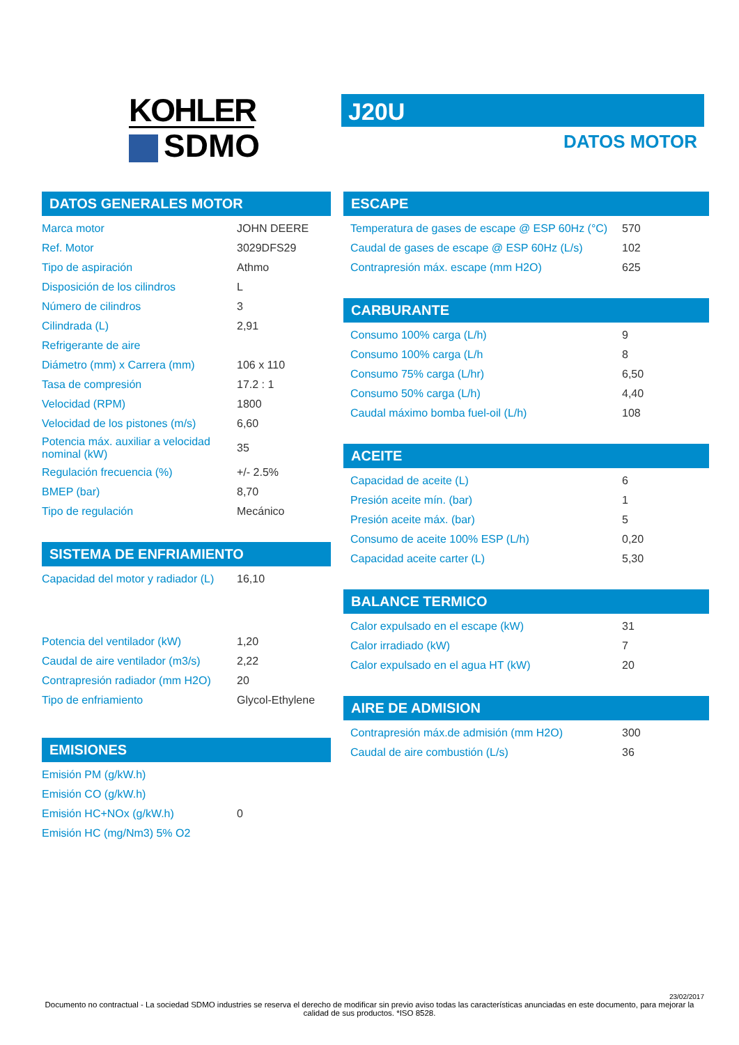KOHLER
SDMO
J20U
DATOS MOTOR
DATOS GENERALES MOTOR
| Marca motor | JOHN DEERE |
| Ref. Motor | 3029DFS29 |
| Tipo de aspiración | Athmo |
| Disposición de los cilindros | L |
| Número de cilindros | 3 |
| Cilindrada (L) | 2,91 |
| Refrigerante de aire | |
| Diámetro (mm) x Carrera (mm) | 106 x 110 |
| Tasa de compresión | 17.2 : 1 |
| Velocidad (RPM) | 1800 |
| Velocidad de los pistones (m/s) | 6,60 |
| Potencia máx. auxiliar a velocidad nominal (kW) | 35 |
| Regulación frecuencia (%) | +/- 2.5% |
| BMEP (bar) | 8,70 |
| Tipo de regulación | Mecánico |
SISTEMA DE ENFRIAMIENTO
| Capacidad del motor y radiador (L) | 16,10 |
| Potencia del ventilador (kW) | 1,20 |
| Caudal de aire ventilador (m3/s) | 2,22 |
| Contrapresión radiador (mm H2O) | 20 |
| Tipo de enfriamiento | Glycol-Ethylene |
EMISIONES
| Emisión PM (g/kW.h) | |
| Emisión CO (g/kW.h) | |
| Emisión HC+NOx (g/kW.h) | 0 |
| Emisión HC (mg/Nm3) 5% O2 | |
ESCAPE
| Temperatura de gases de escape @ ESP 60Hz (°C) | 570 |
| Caudal de gases de escape @ ESP 60Hz (L/s) | 102 |
| Contrapresión máx. escape (mm H2O) | 625 |
CARBURANTE
| Consumo 100% carga (L/h) | 9 |
| Consumo 100% carga (L/h | 8 |
| Consumo 75% carga (L/hr) | 6,50 |
| Consumo 50% carga (L/h) | 4,40 |
| Caudal máximo bomba fuel-oil (L/h) | 108 |
ACEITE
| Capacidad de aceite (L) | 6 |
| Presión aceite mín. (bar) | 1 |
| Presión aceite máx. (bar) | 5 |
| Consumo de aceite 100% ESP (L/h) | 0,20 |
| Capacidad aceite carter (L) | 5,30 |
BALANCE TERMICO
| Calor expulsado en el escape (kW) | 31 |
| Calor irradiado (kW) | 7 |
| Calor expulsado en el agua HT (kW) | 20 |
AIRE DE ADMISION
| Contrapresión máx.de admisión (mm H2O) | 300 |
| Caudal de aire combustión (L/s) | 36 |
23/02/2017
Documento no contractual - La sociedad SDMO industries se reserva el derecho de modificar sin previo aviso todas las características anunciadas en este documento, para mejorar la calidad de sus productos. *ISO 8528.